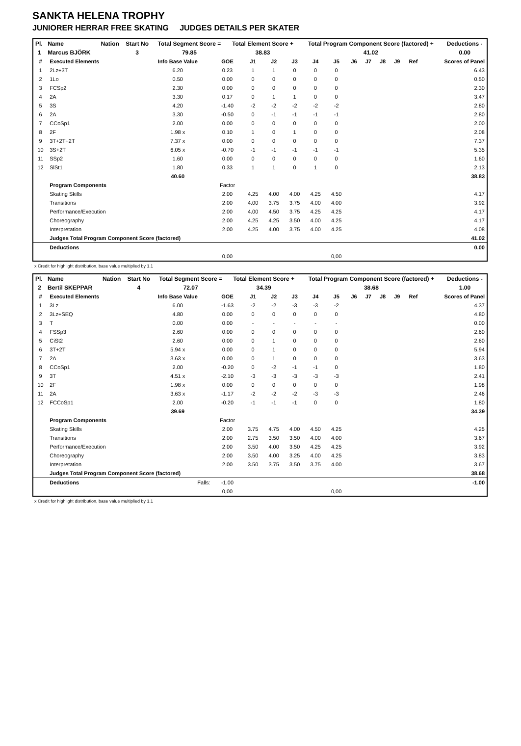SANKTA HELENA TROPHY
JUNIORER HERRAR FREE SKATING JUDGES DETAILS PER SKATER
| Pl. | Name | Nation | Start No | Total Segment Score = | Total Element Score + | Total Program Component Score (factored) + | Deductions - |
| 1 | Marcus BJÖRK | | 3 | 79.85 | 38.83 | 41.02 | 0.00 |
| # | Executed Elements | Info Base Value | GOE | J1 | J2 | J3 | J4 | J5 | J6 | J7 | J8 | J9 | Ref | Scores of Panel |
| --- | --- | --- | --- | --- | --- | --- | --- | --- | --- | --- | --- | --- | --- | --- |
| 1 | 2Lz+3T | 6.20 | 0.23 | 1 | 1 | 0 | 0 | 0 | | | | | | 6.43 |
| 2 | 1Lo | 0.50 | 0.00 | 0 | 0 | 0 | 0 | 0 | | | | | | 0.50 |
| 3 | FCSp2 | 2.30 | 0.00 | 0 | 0 | 0 | 0 | 0 | | | | | | 2.30 |
| 4 | 2A | 3.30 | 0.17 | 0 | 1 | 1 | 0 | 0 | | | | | | 3.47 |
| 5 | 3S | 4.20 | -1.40 | -2 | -2 | -2 | -2 | -2 | | | | | | 2.80 |
| 6 | 2A | 3.30 | -0.50 | 0 | -1 | -1 | -1 | -1 | | | | | | 2.80 |
| 7 | CCoSp1 | 2.00 | 0.00 | 0 | 0 | 0 | 0 | 0 | | | | | | 2.00 |
| 8 | 2F | 1.98 x | 0.10 | 1 | 0 | 1 | 0 | 0 | | | | | | 2.08 |
| 9 | 3T+2T+2T | 7.37 x | 0.00 | 0 | 0 | 0 | 0 | 0 | | | | | | 7.37 |
| 10 | 3S+2T | 6.05 x | -0.70 | -1 | -1 | -1 | -1 | -1 | | | | | | 5.35 |
| 11 | SSp2 | 1.60 | 0.00 | 0 | 0 | 0 | 0 | 0 | | | | | | 1.60 |
| 12 | SlSt1 | 1.80 | 0.33 | 1 | 1 | 0 | 1 | 0 | | | | | | 2.13 |
| | | 40.60 | | | | | | | | | | | | 38.83 |
| | Program Components | | Factor | | | | | | | | | | | |
| | Skating Skills | | 2.00 | 4.25 | 4.00 | 4.00 | 4.25 | 4.50 | | | | | | 4.17 |
| | Transitions | | 2.00 | 4.00 | 3.75 | 3.75 | 4.00 | 4.00 | | | | | | 3.92 |
| | Performance/Execution | | 2.00 | 4.00 | 4.50 | 3.75 | 4.25 | 4.25 | | | | | | 4.17 |
| | Choreography | | 2.00 | 4.25 | 4.25 | 3.50 | 4.00 | 4.25 | | | | | | 4.17 |
| | Interpretation | | 2.00 | 4.25 | 4.00 | 3.75 | 4.00 | 4.25 | | | | | | 4.08 |
| | Judges Total Program Component Score (factored) | | | | | | | | | | | | | 41.02 |
| | Deductions | | | | | | | | | | | | | 0.00 |
| | | | 0,00 | | | | | 0,00 | | | | | | |
x Credit for highlight distribution, base value multiplied by 1.1
| Pl. | Name | Nation | Start No | Total Segment Score = | Total Element Score + | Total Program Component Score (factored) + | Deductions - |
| 2 | Bertil SKEPPAR | | 4 | 72.07 | 34.39 | 38.68 | 1.00 |
| # | Executed Elements | Info Base Value | GOE | J1 | J2 | J3 | J4 | J5 | J6 | J7 | J8 | J9 | Ref | Scores of Panel |
| --- | --- | --- | --- | --- | --- | --- | --- | --- | --- | --- | --- | --- | --- | --- |
| 1 | 3Lz | 6.00 | -1.63 | -2 | -2 | -3 | -3 | -2 | | | | | | 4.37 |
| 2 | 3Lz+SEQ | 4.80 | 0.00 | 0 | 0 | 0 | 0 | 0 | | | | | | 4.80 |
| 3 | T | 0.00 | 0.00 | - | - | - | - | - | | | | | | 0.00 |
| 4 | FSSp3 | 2.60 | 0.00 | 0 | 0 | 0 | 0 | 0 | | | | | | 2.60 |
| 5 | CiSt2 | 2.60 | 0.00 | 0 | 1 | 0 | 0 | 0 | | | | | | 2.60 |
| 6 | 3T+2T | 5.94 x | 0.00 | 0 | 1 | 0 | 0 | 0 | | | | | | 5.94 |
| 7 | 2A | 3.63 x | 0.00 | 0 | 1 | 0 | 0 | 0 | | | | | | 3.63 |
| 8 | CCoSp1 | 2.00 | -0.20 | 0 | -2 | -1 | -1 | 0 | | | | | | 1.80 |
| 9 | 3T | 4.51 x | -2.10 | -3 | -3 | -3 | -3 | -3 | | | | | | 2.41 |
| 10 | 2F | 1.98 x | 0.00 | 0 | 0 | 0 | 0 | 0 | | | | | | 1.98 |
| 11 | 2A | 3.63 x | -1.17 | -2 | -2 | -2 | -3 | -3 | | | | | | 2.46 |
| 12 | FCCoSp1 | 2.00 | -0.20 | -1 | -1 | -1 | 0 | 0 | | | | | | 1.80 |
| | | 39.69 | | | | | | | | | | | | 34.39 |
| | Program Components | | Factor | | | | | | | | | | | |
| | Skating Skills | | 2.00 | 3.75 | 4.75 | 4.00 | 4.50 | 4.25 | | | | | | 4.25 |
| | Transitions | | 2.00 | 2.75 | 3.50 | 3.50 | 4.00 | 4.00 | | | | | | 3.67 |
| | Performance/Execution | | 2.00 | 3.50 | 4.00 | 3.50 | 4.25 | 4.25 | | | | | | 3.92 |
| | Choreography | | 2.00 | 3.50 | 4.00 | 3.25 | 4.00 | 4.25 | | | | | | 3.83 |
| | Interpretation | | 2.00 | 3.50 | 3.75 | 3.50 | 3.75 | 4.00 | | | | | | 3.67 |
| | Judges Total Program Component Score (factored) | | | | | | | | | | | | | 38.68 |
| | Deductions | Falls: | -1.00 | | | | | | | | | | | -1.00 |
| | | | 0,00 | | | | | 0,00 | | | | | | |
x Credit for highlight distribution, base value multiplied by 1.1